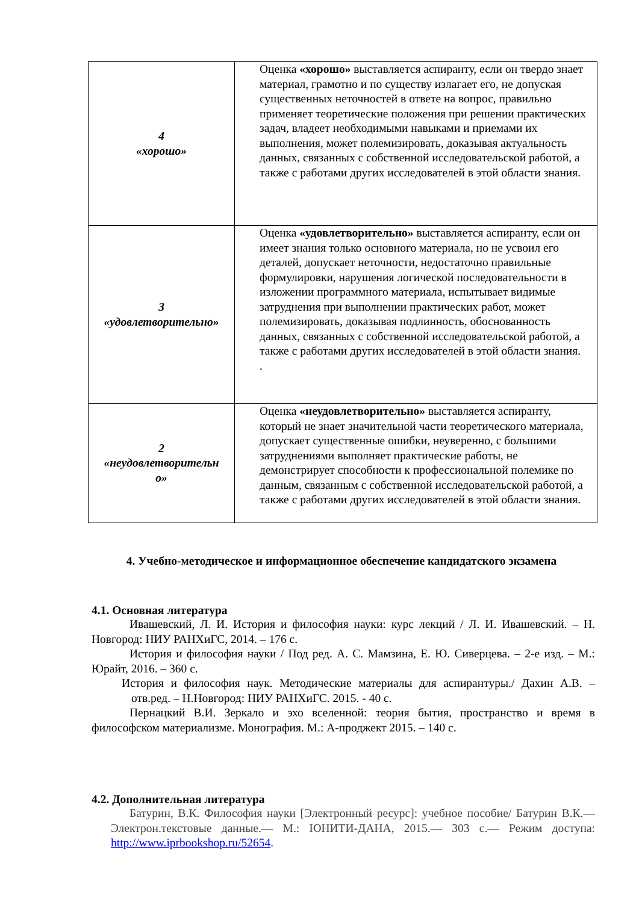| 4 «хорошо» | Оценка «хорошо» выставляется аспиранту, если он твердо знает материал, грамотно и по существу излагает его, не допуская существенных неточностей в ответе на вопрос, правильно применяет теоретические положения при решении практических задач, владеет необходимыми навыками и приемами их выполнения, может полемизировать, доказывая актуальность данных, связанных с собственной исследовательской работой, а также с работами других исследователей в этой области знания. |
| 3 «удовлетворительно» | Оценка «удовлетворительно» выставляется аспиранту, если он имеет знания только основного материала, но не усвоил его деталей, допускает неточности, недостаточно правильные формулировки, нарушения логической последовательности в изложении программного материала, испытывает видимые затруднения при выполнении практических работ, может полемизировать, доказывая подлинность, обоснованность данных, связанных с собственной исследовательской работой, а также с работами других исследователей в этой области знания. . |
| 2 «неудовлетворительн о» | Оценка «неудовлетворительно» выставляется аспиранту, который не знает значительной части теоретического материала, допускает существенные ошибки, неуверенно, с большими затруднениями выполняет практические работы, не демонстрирует способности к профессиональной полемике по данным, связанным с собственной исследовательской работой, а также с работами других исследователей в этой области знания. |
4. Учебно-методическое и информационное обеспечение кандидатского экзамена
4.1. Основная литература
Ивашевский, Л. И. История и философия науки: курс лекций / Л. И. Ивашевский. – Н. Новгород: НИУ РАНХиГС, 2014. – 176 с.
История и философия науки / Под ред. А. С. Мамзина, Е. Ю. Сиверцева. – 2-е изд. – М.: Юрайт, 2016. – 360 с.
История и философия наук. Методические материалы для аспирантуры./ Дахин А.В. – отв.ред. – Н.Новгород: НИУ РАНХиГС. 2015. - 40 с.
Пернацкий В.И. Зеркало и эхо вселенной: теория бытия, пространство и время в философском материализме. Монография. М.: А-проджект 2015. – 140 с.
4.2. Дополнительная литература
Батурин, В.К. Философия науки [Электронный ресурс]: учебное пособие/ Батурин В.К.— Электрон.текстовые данные.— М.: ЮНИТИ-ДАНА, 2015.— 303 с.— Режим доступа: http://www.iprbookshop.ru/52654.